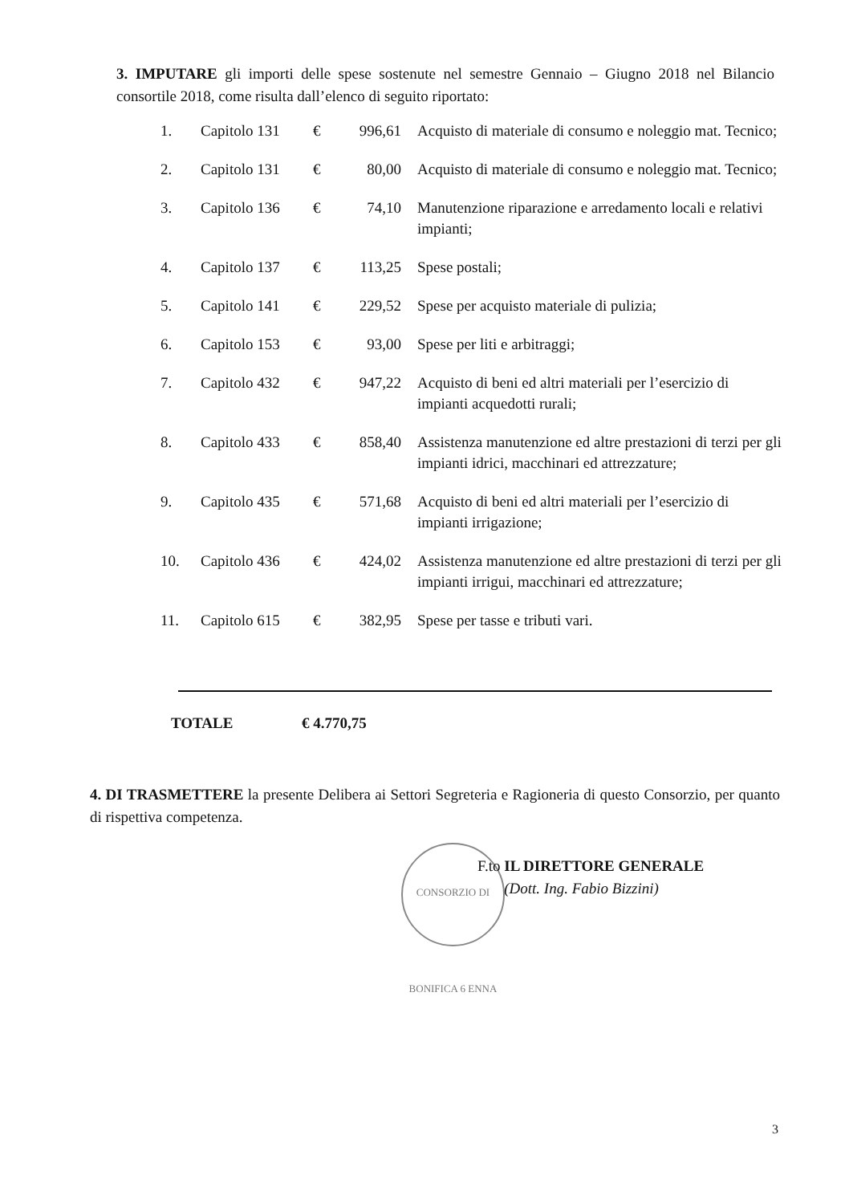3. IMPUTARE gli importi delle spese sostenute nel semestre Gennaio – Giugno 2018 nel Bilancio consortile 2018, come risulta dall’elenco di seguito riportato:
| 1. | Capitolo 131 | € | 996,61 | Acquisto di materiale di consumo e noleggio mat. Tecnico; |
| 2. | Capitolo 131 | € | 80,00 | Acquisto di materiale di consumo e noleggio mat. Tecnico; |
| 3. | Capitolo 136 | € | 74,10 | Manutenzione riparazione e arredamento locali e relativi impianti; |
| 4. | Capitolo 137 | € | 113,25 | Spese postali; |
| 5. | Capitolo 141 | € | 229,52 | Spese per acquisto materiale di pulizia; |
| 6. | Capitolo 153 | € | 93,00 | Spese per liti e arbitraggi; |
| 7. | Capitolo 432 | € | 947,22 | Acquisto di beni ed altri materiali per l’esercizio di impianti acquedotti rurali; |
| 8. | Capitolo 433 | € | 858,40 | Assistenza manutenzione ed altre prestazioni di terzi per gli impianti idrici, macchinari ed attrezzature; |
| 9. | Capitolo 435 | € | 571,68 | Acquisto di beni ed altri materiali per l’esercizio di impianti irrigazione; |
| 10. | Capitolo 436 | € | 424,02 | Assistenza manutenzione ed altre prestazioni di terzi per gli impianti irrigui, macchinari ed attrezzature; |
| 11. | Capitolo 615 | € | 382,95 | Spese per tasse e tributi vari. |
TOTALE € 4.770,75
4. DI TRASMETTERE la presente Delibera ai Settori Segreteria e Ragioneria di questo Consorzio, per quanto di rispettiva competenza.
CONSORZIO DI BONIFICA 6 ENNA
F.to IL DIRETTORE GENERALE
(Dott. Ing. Fabio Bizzini)
3